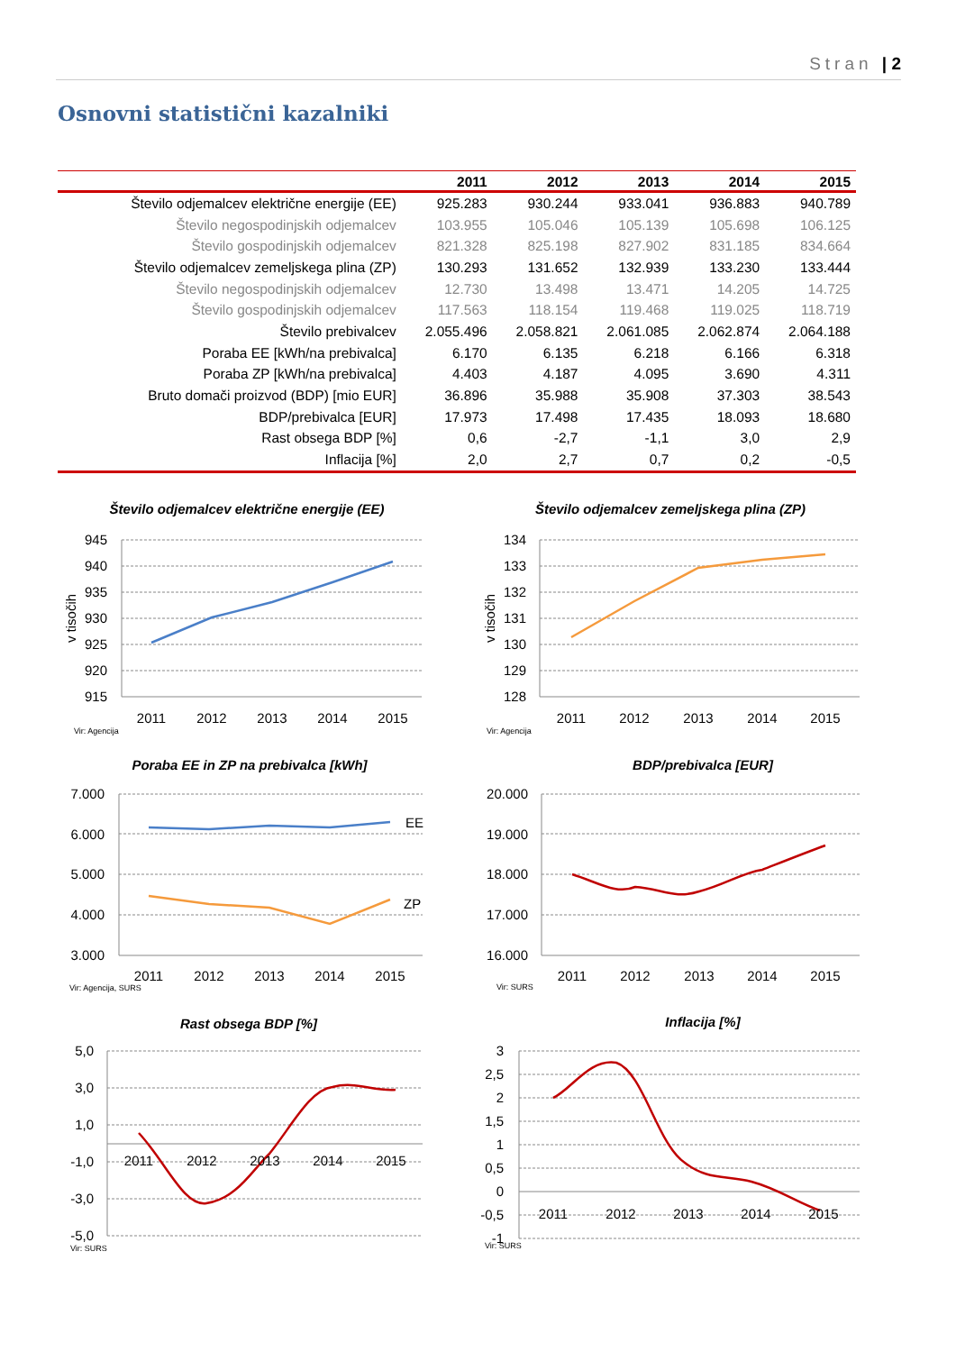Stran | 2
Osnovni statistični kazalniki
| | 2011 | 2012 | 2013 | 2014 | 2015 |
| --- | --- | --- | --- | --- | --- |
| Število odjemalcev električne energije (EE) | 925.283 | 930.244 | 933.041 | 936.883 | 940.789 |
| Število negospodinjskih odjemalcev | 103.955 | 105.046 | 105.139 | 105.698 | 106.125 |
| Število gospodinjskih odjemalcev | 821.328 | 825.198 | 827.902 | 831.185 | 834.664 |
| Število odjemalcev zemeljskega plina (ZP) | 130.293 | 131.652 | 132.939 | 133.230 | 133.444 |
| Število negospodinjskih odjemalcev | 12.730 | 13.498 | 13.471 | 14.205 | 14.725 |
| Število gospodinjskih odjemalcev | 117.563 | 118.154 | 119.468 | 119.025 | 118.719 |
| Število prebivalcev | 2.055.496 | 2.058.821 | 2.061.085 | 2.062.874 | 2.064.188 |
| Poraba EE [kWh/na prebivalca] | 6.170 | 6.135 | 6.218 | 6.166 | 6.318 |
| Poraba ZP [kWh/na prebivalca] | 4.403 | 4.187 | 4.095 | 3.690 | 4.311 |
| Bruto domači proizvod (BDP) [mio EUR] | 36.896 | 35.988 | 35.908 | 37.303 | 38.543 |
| BDP/prebivalca [EUR] | 17.973 | 17.498 | 17.435 | 18.093 | 18.680 |
| Rast obsega BDP [%] | 0,6 | -2,7 | -1,1 | 3,0 | 2,9 |
| Inflacija [%] | 2,0 | 2,7 | 0,7 | 0,2 | -0,5 |
Število odjemalcev električne energije (EE)
945
940
935
930
925
920
915
v tisočih
2011
2012
2013
2014
2015
Vir: Agencija
Število odjemalcev zemeljskega plina (ZP)
134
133
132
131
130
129
128
v tisočih
2011
2012
2013
2014
2015
Vir: Agencija
Poraba EE in ZP na prebivalca [kWh]
EE
ZP
7.000
6.000
5.000
4.000
3.000
2011
2012
2013
2014
2015
Vir: Agencija, SURS
BDP/prebivalca [EUR]
20.000
19.000
18.000
17.000
16.000
2011
2012
2013
2014
2015
Vir: SURS
Rast obsega BDP [%]
5,0
3,0
1,0
-1,0
-3,0
-5,0
2011
2012
2013
2014
2015
Vir: SURS
Inflacija [%]
3
2,5
2
1,5
1
0,5
0
-0,5
-1
2011
2012
2013
2014
2015
Vir: SURS